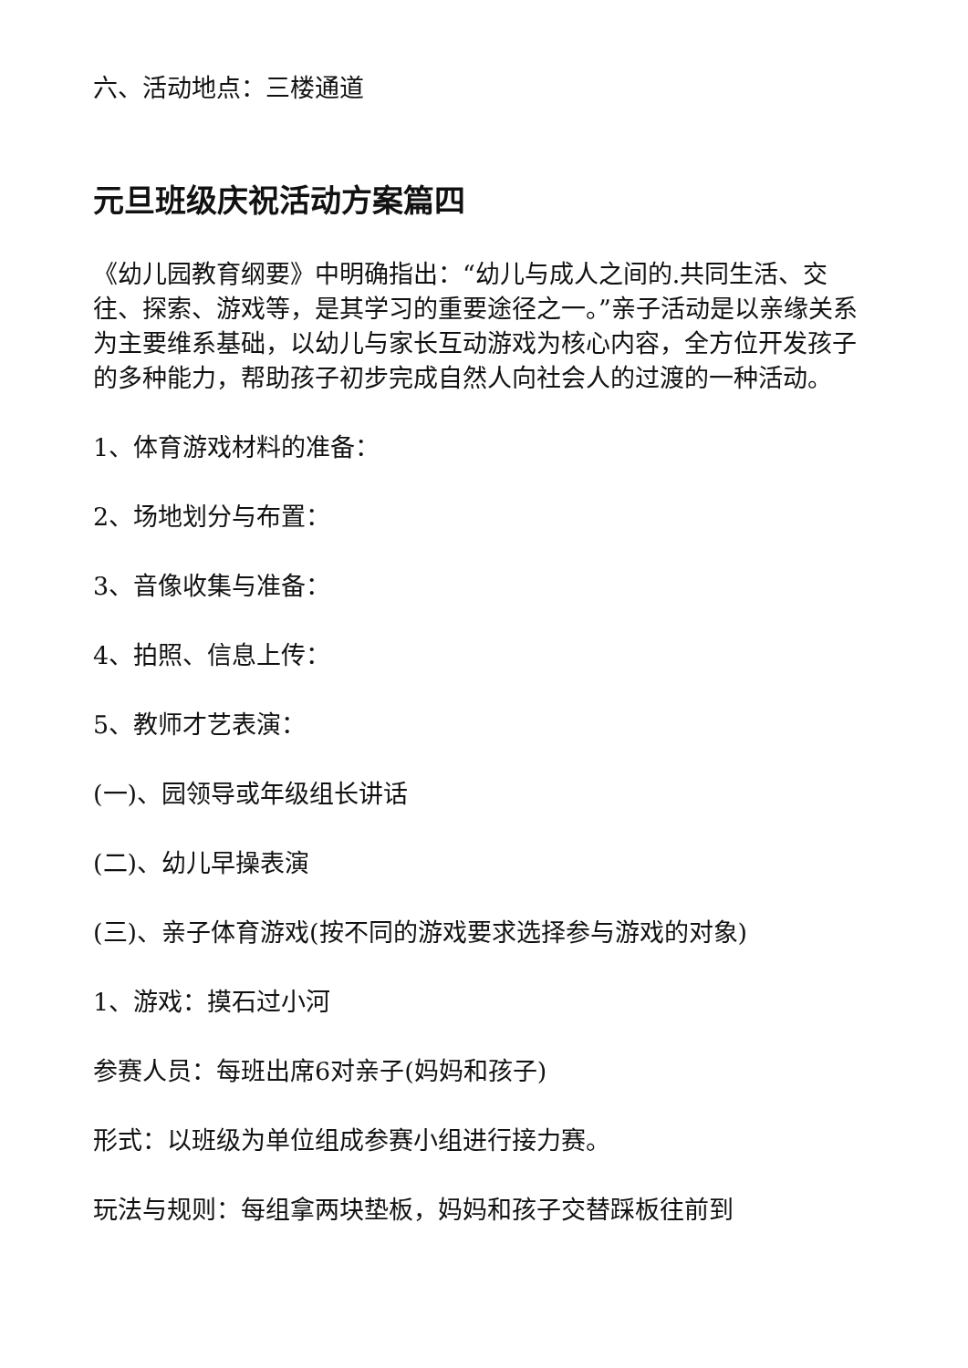六、活动地点：三楼通道
元旦班级庆祝活动方案篇四
《幼儿园教育纲要》中明确指出：“幼儿与成人之间的.共同生活、交往、探索、游戏等，是其学习的重要途径之一。”亲子活动是以亲缘关系为主要维系基础，以幼儿与家长互动游戏为核心内容，全方位开发孩子的多种能力，帮助孩子初步完成自然人向社会人的过渡的一种活动。
1、体育游戏材料的准备：
2、场地划分与布置：
3、音像收集与准备：
4、拍照、信息上传：
5、教师才艺表演：
(一)、园领导或年级组长讲话
(二)、幼儿早操表演
(三)、亲子体育游戏(按不同的游戏要求选择参与游戏的对象)
1、游戏：摸石过小河
参赛人员：每班出席6对亲子(妈妈和孩子)
形式：以班级为单位组成参赛小组进行接力赛。
玩法与规则：每组拿两块垫板，妈妈和孩子交替踩板往前到